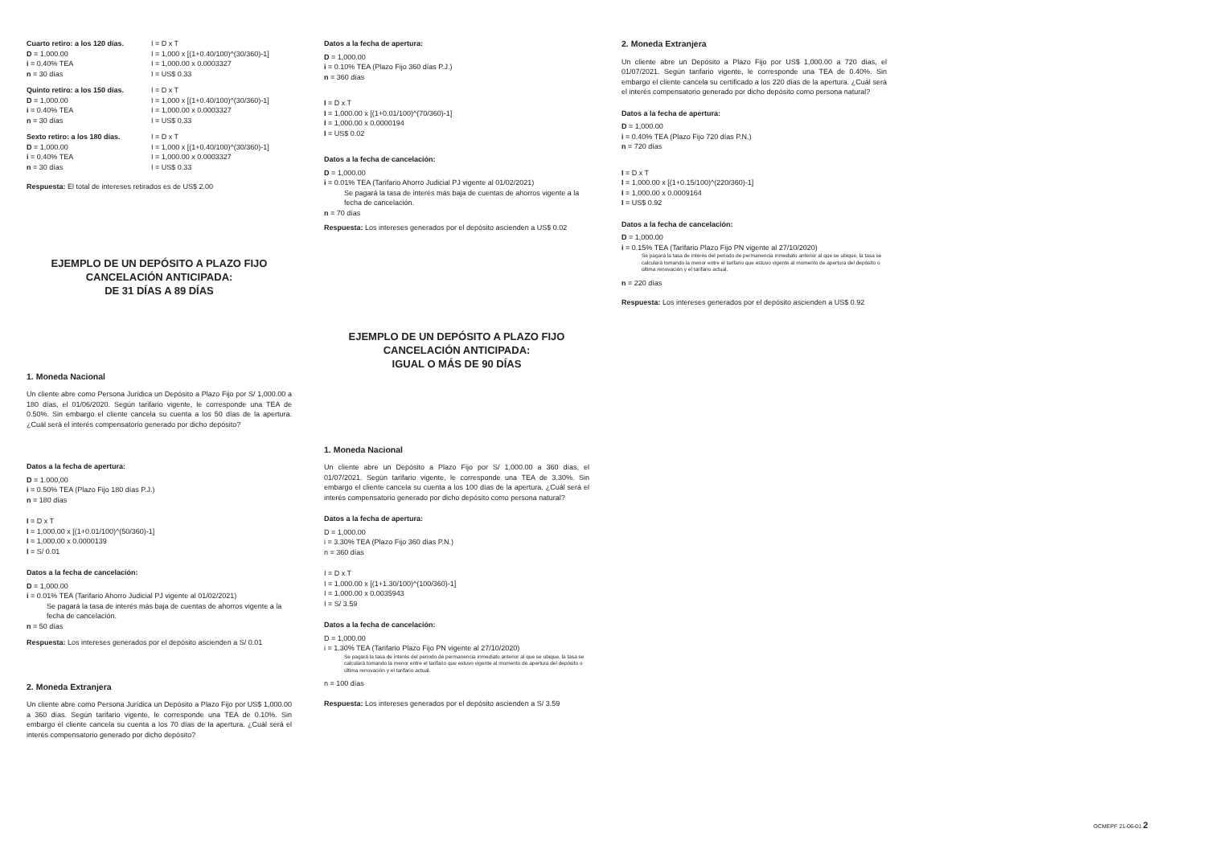Cuarto retiro: a los 120 días.
D = 1,000.00
i = 0.40% TEA
n = 30 días
I = D x T
I = 1,000 x [(1+0.40/100)^(30/360)-1]
I = 1,000.00 x 0.0003327
I = US$ 0.33
Quinto retiro: a los 150 días.
D = 1,000.00
i = 0.40% TEA
n = 30 días
I = D x T
I = 1,000 x [(1+0.40/100)^(30/360)-1]
I = 1,000.00 x 0.0003327
I = US$ 0.33
Sexto retiro: a los 180 días.
D = 1,000.00
i = 0.40% TEA
n = 30 días
I = D x T
I = 1,000 x [(1+0.40/100)^(30/360)-1]
I = 1,000.00 x 0.0003327
I = US$ 0.33
Respuesta: El total de intereses retirados es de US$ 2.00
EJEMPLO DE UN DEPÓSITO A PLAZO FIJO
CANCELACIÓN ANTICIPADA:
DE 31 DÍAS A 89 DÍAS
1. Moneda Nacional
Un cliente abre como Persona Jurídica un Depósito a Plazo Fijo por S/ 1,000.00 a 180 días, el 01/06/2020. Según tarifario vigente, le corresponde una TEA de 0.50%. Sin embargo el cliente cancela su cuenta a los 50 días de la apertura. ¿Cuál será el interés compensatorio generado por dicho depósito?
Datos a la fecha de apertura:
D = 1.000,00
i = 0.50% TEA (Plazo Fijo 180 días P.J.)
n = 180 días
I = D x T
I = 1,000.00 x [(1+0.01/100)^(50/360)-1]
I = 1,000.00 x 0.0000139
I = S/ 0.01
Datos a la fecha de cancelación:
D = 1,000.00
i = 0.01% TEA (Tarifario Ahorro Judicial PJ vigente al 01/02/2021)
Se pagará la tasa de interés más baja de cuentas de ahorros vigente a la fecha de cancelación.
n = 50 días
Respuesta: Los intereses generados por el depósito ascienden a S/ 0.01
2. Moneda Extranjera
Un cliente abre como Persona Jurídica un Depósito a Plazo Fijo por US$ 1,000.00 a 360 días. Según tarifario vigente, le corresponde una TEA de 0.10%. Sin embargo el cliente cancela su cuenta a los 70 días de la apertura. ¿Cuál será el interés compensatorio generado por dicho depósito?
Datos a la fecha de apertura:
D = 1,000.00
i = 0.10% TEA (Plazo Fijo 360 días P.J.)
n = 360 días
I = D x T
I = 1,000.00 x [(1+0.01/100)^(70/360)-1]
I = 1,000.00 x 0.0000194
I = US$ 0.02
Datos a la fecha de cancelación:
D = 1,000.00
i = 0.01% TEA (Tarifario Ahorro Judicial PJ vigente al 01/02/2021)
Se pagará la tasa de interés más baja de cuentas de ahorros vigente a la fecha de cancelación.
n = 70 días
Respuesta: Los intereses generados por el depósito ascienden a US$ 0.02
EJEMPLO DE UN DEPÓSITO A PLAZO FIJO
CANCELACIÓN ANTICIPADA:
IGUAL O MÁS DE 90 DÍAS
1. Moneda Nacional
Un cliente abre un Depósito a Plazo Fijo por S/ 1,000.00 a 360 días, el 01/07/2021. Según tarifario vigente, le corresponde una TEA de 3.30%. Sin embargo el cliente cancela su cuenta a los 100 días de la apertura. ¿Cuál será el interés compensatorio generado por dicho depósito como persona natural?
Datos a la fecha de apertura:
D = 1,000.00
i = 3.30% TEA (Plazo Fijo 360 días P.N.)
n = 360 días
I = D x T
I = 1,000.00 x [(1+1.30/100)^(100/360)-1]
I = 1,000.00 x 0.0035943
I = S/ 3.59
Datos a la fecha de cancelación:
D = 1,000.00
i = 1.30% TEA (Tarifario Plazo Fijo PN vigente al 27/10/2020)
Se pagará la tasa de interés del periodo de permanencia inmediato anterior al que se ubique, la tasa se calculará tomando la menor entre el tarifario que estuvo vigente al momento de apertura del depósito o última renovación y el tarifario actual.
n = 100 días
Respuesta: Los intereses generados por el depósito ascienden a S/ 3.59
2. Moneda Extranjera
Un cliente abre un Depósito a Plazo Fijo por US$ 1,000.00 a 720 días, el 01/07/2021. Según tarifario vigente, le corresponde una TEA de 0.40%. Sin embargo el cliente cancela su certificado a los 220 días de la apertura. ¿Cuál será el interés compensatorio generado por dicho depósito como persona natural?
Datos a la fecha de apertura:
D = 1,000.00
i = 0.40% TEA (Plazo Fijo 720 días P.N.)
n = 720 días
I = D x T
I = 1,000.00 x [(1+0.15/100)^(220/360)-1]
I = 1,000.00 x 0.0009164
I = US$ 0.92
Datos a la fecha de cancelación:
D = 1,000.00
i = 0.15% TEA (Tarifario Plazo Fijo PN vigente al 27/10/2020)
Se pagará la tasa de interés del periodo de permanencia inmediato anterior al que se ubique, la tasa se calculará tomando la menor entre el tarifario que estuvo vigente al momento de apertura del depósito o última renovación y el tarifario actual.
n = 220 días
Respuesta: Los intereses generados por el depósito ascienden a US$ 0.92
OCMEPF 21-06-01 2